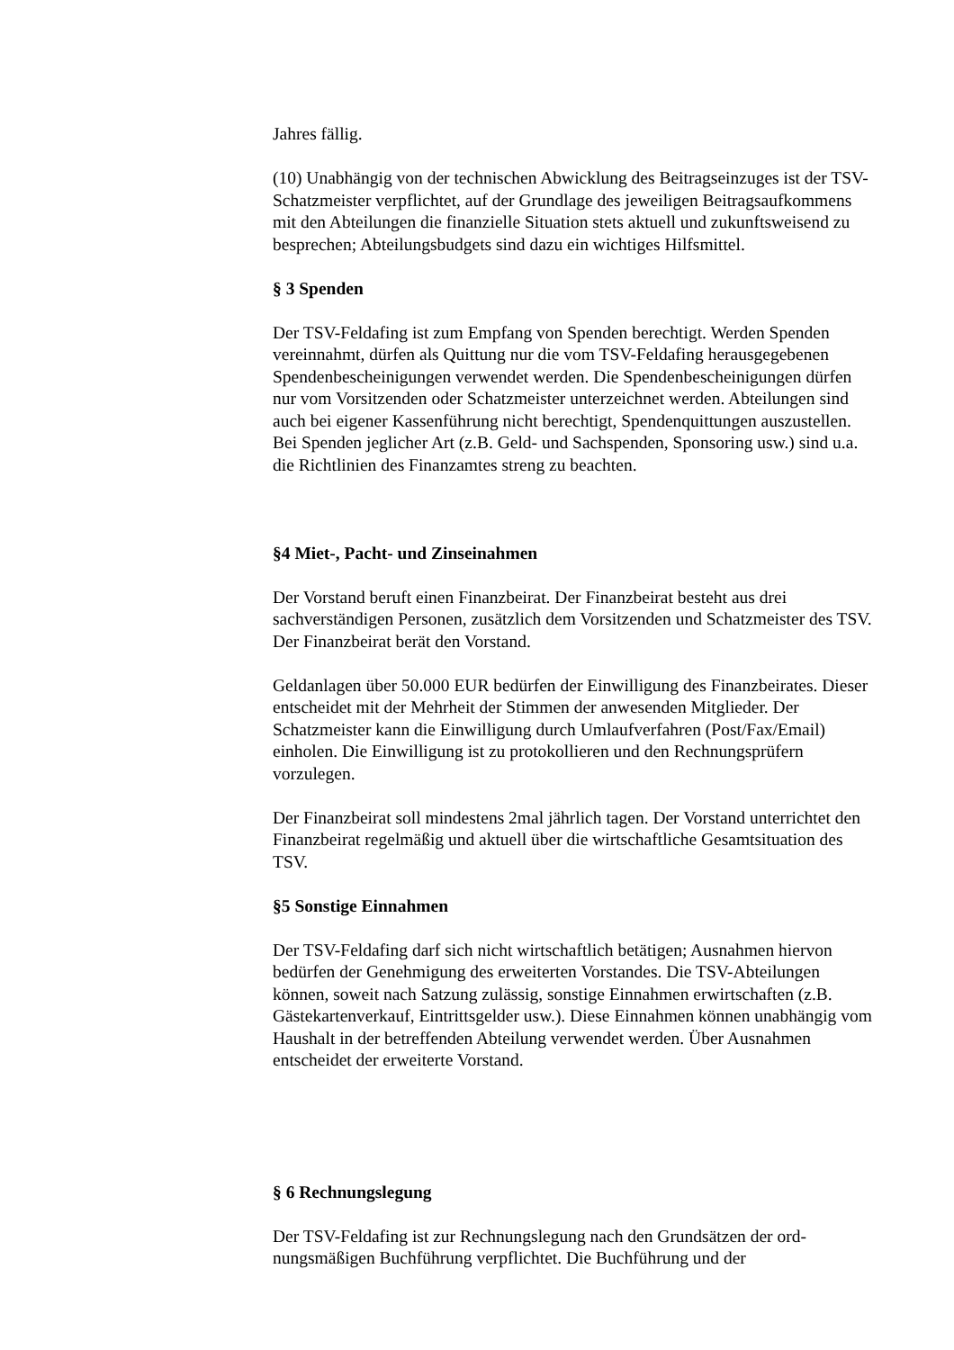Jahres fällig.
(10) Unabhängig von der technischen Abwicklung des Beitragseinzuges ist der TSV-Schatzmeister verpflichtet, auf der Grundlage des jeweiligen Beitragsaufkommens mit den Abteilungen die finanzielle Situation stets aktuell und zukunftsweisend zu besprechen; Abteilungsbudgets sind dazu ein wichtiges Hilfsmittel.
§ 3 Spenden
Der TSV-Feldafing ist zum Empfang von Spenden berechtigt. Werden Spenden vereinnahmt, dürfen als Quittung nur die vom TSV-Feldafing herausgegebenen Spendenbescheinigungen verwendet werden. Die Spendenbescheinigungen dürfen nur vom Vorsitzenden oder Schatzmeister unterzeichnet werden. Abteilungen sind auch bei eigener Kassenführung nicht berechtigt, Spendenquittungen auszustellen.
Bei Spenden jeglicher Art (z.B. Geld- und Sachspenden, Sponsoring usw.) sind u.a. die Richtlinien des Finanzamtes streng zu beachten.
§4 Miet-, Pacht- und Zinseinahmen
Der Vorstand beruft einen Finanzbeirat. Der Finanzbeirat besteht aus drei sachverständigen Personen, zusätzlich dem Vorsitzenden und Schatzmeister des TSV. Der Finanzbeirat berät den Vorstand.
Geldanlagen über 50.000 EUR bedürfen der Einwilligung des Finanzbeirates. Dieser entscheidet mit der Mehrheit der Stimmen der anwesenden Mitglieder. Der Schatzmeister kann die Einwilligung durch Umlaufverfahren (Post/Fax/Email) einholen. Die Einwilligung ist zu protokollieren und den Rechnungsprüfern vorzulegen.
Der Finanzbeirat soll mindestens 2mal jährlich tagen. Der Vorstand unterrichtet den Finanzbeirat regelmäßig und aktuell über die wirtschaftliche Gesamtsituation des TSV.
§5 Sonstige Einnahmen
Der TSV-Feldafing darf sich nicht wirtschaftlich betätigen; Ausnahmen hiervon bedürfen der Genehmigung des erweiterten Vorstandes. Die TSV-Abteilungen können, soweit nach Satzung zulässig, sonstige Einnahmen erwirtschaften (z.B. Gästekartenverkauf, Eintrittsgelder usw.). Diese Einnahmen können unabhängig vom Haushalt in der betreffenden Abteilung verwendet werden. Über Ausnahmen entscheidet der erweiterte Vorstand.
§ 6 Rechnungslegung
Der TSV-Feldafing ist zur Rechnungslegung nach den Grundsätzen der ord-nungsmäßigen Buchführung verpflichtet. Die Buchführung und der